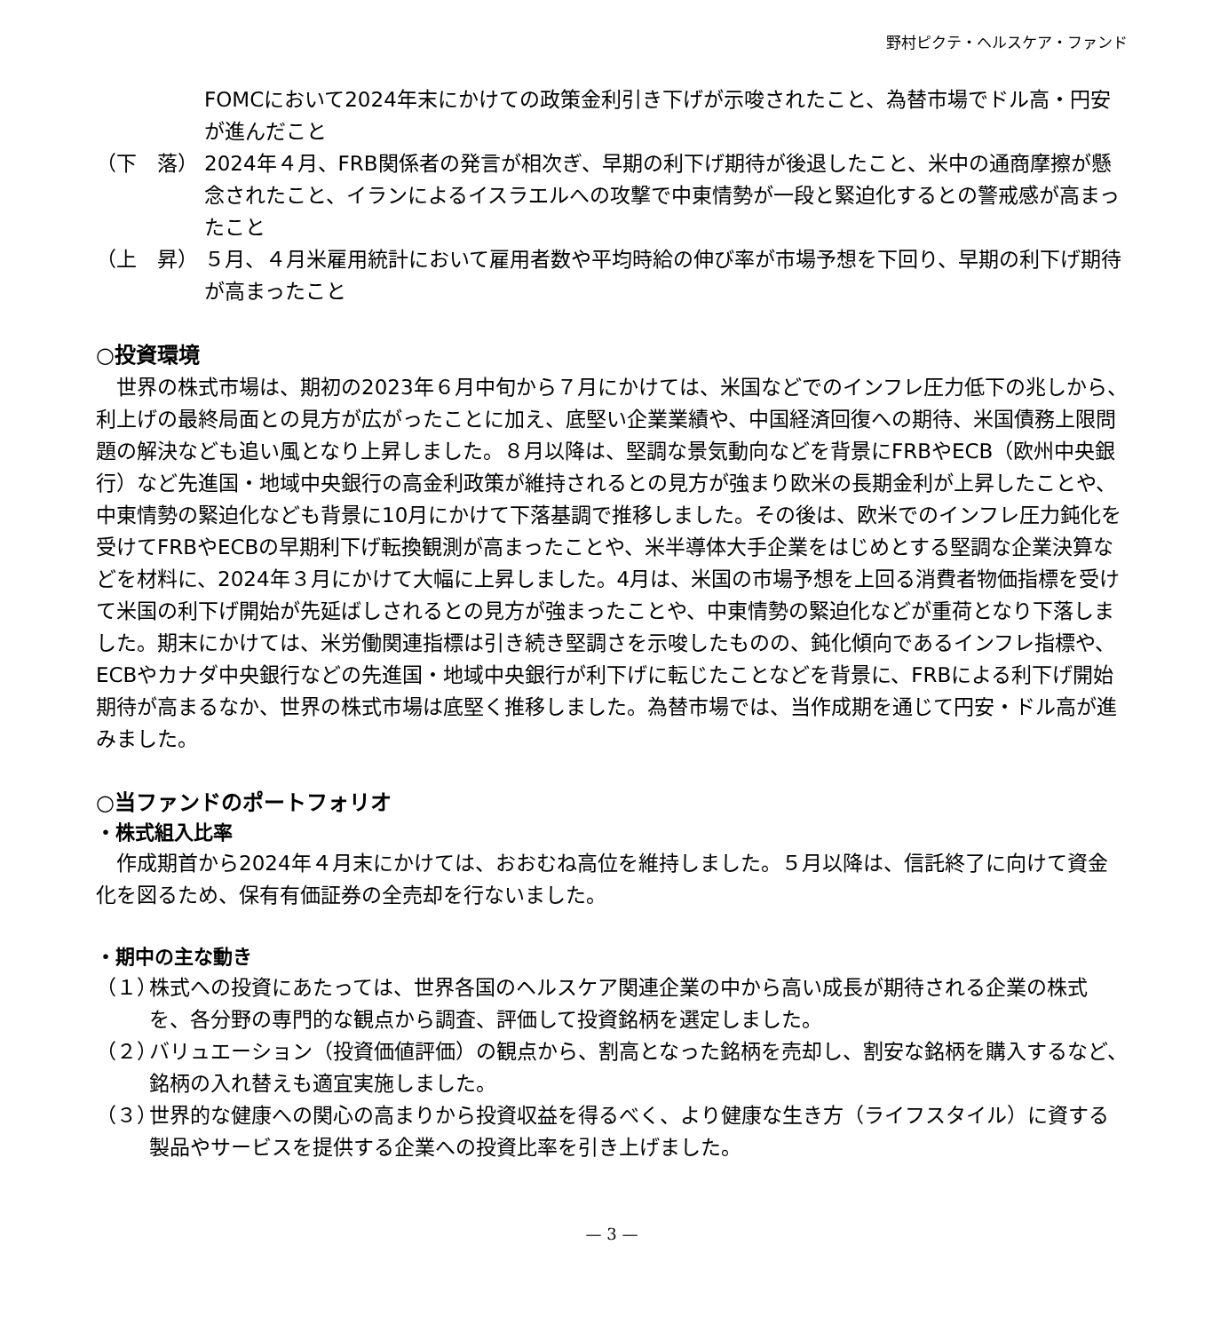野村ピクテ・ヘルスケア・ファンド
FOMCにおいて2024年末にかけての政策金利引き下げが示唆されたこと、為替市場でドル高・円安が進んだこと
（下　落） 2024年４月、FRB関係者の発言が相次ぎ、早期の利下げ期待が後退したこと、米中の通商摩擦が懸念されたこと、イランによるイスラエルへの攻撃で中東情勢が一段と緊迫化するとの警戒感が高まったこと
（上　昇） ５月、４月米雇用統計において雇用者数や平均時給の伸び率が市場予想を下回り、早期の利下げ期待が高まったこと
○投資環境
　世界の株式市場は、期初の2023年６月中旬から７月にかけては、米国などでのインフレ圧力低下の兆しから、利上げの最終局面との見方が広がったことに加え、底堅い企業業績や、中国経済回復への期待、米国債務上限問題の解決なども追い風となり上昇しました。８月以降は、堅調な景気動向などを背景にFRBやECB（欧州中央銀行）など先進国・地域中央銀行の高金利政策が維持されるとの見方が強まり欧米の長期金利が上昇したことや、中東情勢の緊迫化なども背景に10月にかけて下落基調で推移しました。その後は、欧米でのインフレ圧力鈍化を受けてFRBやECBの早期利下げ転換観測が高まったことや、米半導体大手企業をはじめとする堅調な企業決算などを材料に、2024年３月にかけて大幅に上昇しました。4月は、米国の市場予想を上回る消費者物価指標を受けて米国の利下げ開始が先延ばしされるとの見方が強まったことや、中東情勢の緊迫化などが重荷となり下落しました。期末にかけては、米労働関連指標は引き続き堅調さを示唆したものの、鈍化傾向であるインフレ指標や、ECBやカナダ中央銀行などの先進国・地域中央銀行が利下げに転じたことなどを背景に、FRBによる利下げ開始期待が高まるなか、世界の株式市場は底堅く推移しました。為替市場では、当作成期を通じて円安・ドル高が進みました。
○当ファンドのポートフォリオ
・株式組入比率
　作成期首から2024年４月末にかけては、おおむね高位を維持しました。５月以降は、信託終了に向けて資金化を図るため、保有有価証券の全売却を行ないました。
・期中の主な動き
（１） 株式への投資にあたっては、世界各国のヘルスケア関連企業の中から高い成長が期待される企業の株式を、各分野の専門的な観点から調査、評価して投資銘柄を選定しました。
（２） バリュエーション（投資価値評価）の観点から、割高となった銘柄を売却し、割安な銘柄を購入するなど、銘柄の入れ替えも適宜実施しました。
（３） 世界的な健康への関心の高まりから投資収益を得るべく、より健康な生き方（ライフスタイル）に資する製品やサービスを提供する企業への投資比率を引き上げました。
— 3 —